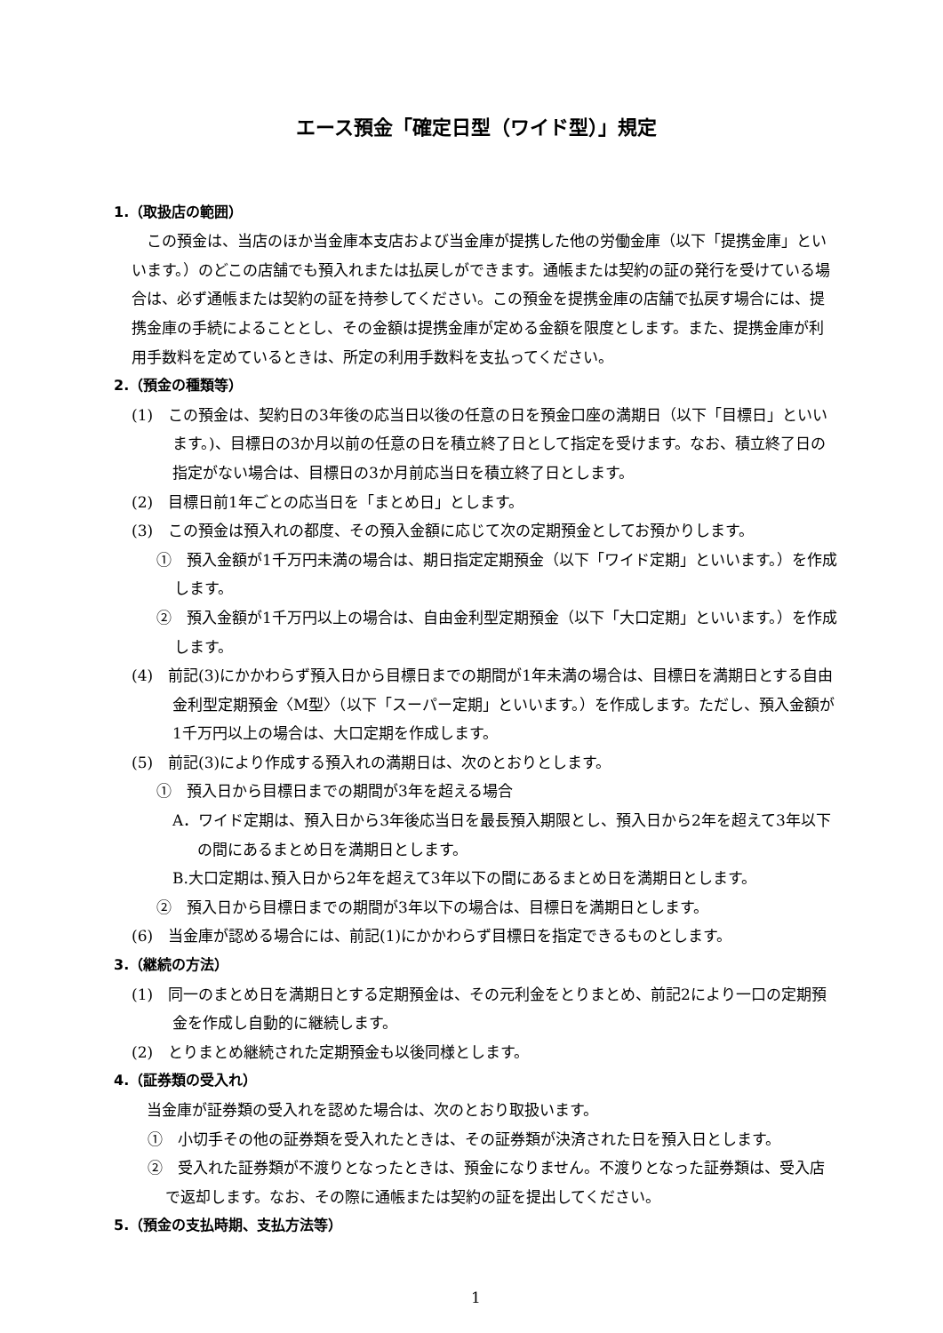エース預金「確定日型（ワイド型）」規定
1.（取扱店の範囲）
この預金は、当店のほか当金庫本支店および当金庫が提携した他の労働金庫（以下「提携金庫」といいます。）のどこの店舗でも預入れまたは払戻しができます。通帳または契約の証の発行を受けている場合は、必ず通帳または契約の証を持参してください。この預金を提携金庫の店舗で払戻す場合には、提携金庫の手続によることとし、その金額は提携金庫が定める金額を限度とします。また、提携金庫が利用手数料を定めているときは、所定の利用手数料を支払ってください。
2.（預金の種類等）
(1)　この預金は、契約日の3年後の応当日以後の任意の日を預金口座の満期日（以下「目標日」といいます。)、目標日の3か月以前の任意の日を積立終了日として指定を受けます。なお、積立終了日の指定がない場合は、目標日の3か月前応当日を積立終了日とします。
(2)　目標日前1年ごとの応当日を「まとめ日」とします。
(3)　この預金は預入れの都度、その預入金額に応じて次の定期預金としてお預かりします。
①　預入金額が1千万円未満の場合は、期日指定定期預金（以下「ワイド定期」といいます。）を作成します。
②　預入金額が1千万円以上の場合は、自由金利型定期預金（以下「大口定期」といいます。）を作成します。
(4)　前記(3)にかかわらず預入日から目標日までの期間が1年未満の場合は、目標日を満期日とする自由金利型定期預金〈M型〉（以下「スーパー定期」といいます。）を作成します。ただし、預入金額が1千万円以上の場合は、大口定期を作成します。
(5)　前記(3)により作成する預入れの満期日は、次のとおりとします。
①　預入日から目標日までの期間が3年を超える場合
A．ワイド定期は、預入日から3年後応当日を最長預入期限とし、預入日から2年を超えて3年以下の間にあるまとめ日を満期日とします。
B.大口定期は､預入日から2年を超えて3年以下の間にあるまとめ日を満期日とします。
②　預入日から目標日までの期間が3年以下の場合は、目標日を満期日とします。
(6)　当金庫が認める場合には、前記(1)にかかわらず目標日を指定できるものとします。
3.（継続の方法）
(1)　同一のまとめ日を満期日とする定期預金は、その元利金をとりまとめ、前記2により一口の定期預金を作成し自動的に継続します。
(2)　とりまとめ継続された定期預金も以後同様とします。
4.（証券類の受入れ）
当金庫が証券類の受入れを認めた場合は、次のとおり取扱います。
①　小切手その他の証券類を受入れたときは、その証券類が決済された日を預入日とします。
②　受入れた証券類が不渡りとなったときは、預金になりません。不渡りとなった証券類は、受入店で返却します。なお、その際に通帳または契約の証を提出してください。
5.（預金の支払時期、支払方法等）
1